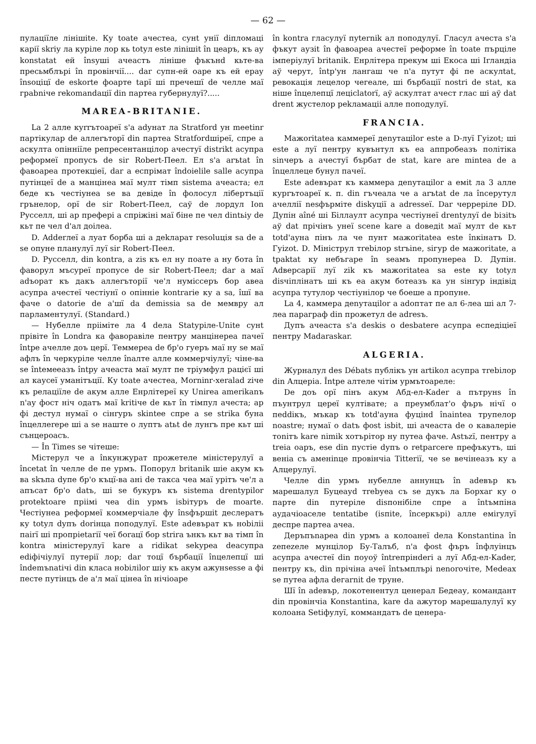— 62 —
пулаціїле лінішite. Ку toate ачестеа, сунt унії diпломаці карії skriу ла куріле лор кь totул este ліnішit în цеаръ, къ ау konstatat ей însуші ачеастъ лінішe фъкънd кьте-ва пресьмблърі în провінчії.... dar супн-ей оаре къ ей ерау însoцiцї de eskorte фоарте tapї ші пречешї de челле маї граbniче rekomandaцiї din партеа губернулуї?.....
MAREA-BRITANIE.
La 2 алле куrrътоареї s'a adунат ла Stratford ун meetinr партікулар de аллеrъторї din партеа Stratfordшіреї, спре а аскулта опінніїле репресентанцілор ачестуї distrikt асупра реформеї пропусъ de sir Robert-Пеел. Ел s'a arъtat în фавоареа протекціеї, dar a еспрімат îndoielile salle асупра путінцеї de a манцінеа маї мулт тімп sistema ачеаста; ел беде къ честіунеа se ва девіде în фолосул лібертъцiї грънелор, орї de sir Robert-Пеел, саў de лордул Ion Русселл, ші ар преферi а спріжіні маї біне пе чел dintьiу de кьт пе чел d'ал доілеа.
D. Adderлеї a луат борба ші a деkларат resoluція sa de a se опуне планулуї луї sir Robert-Пеел.
D. Русселл, din kontra, a zis къ ел ну поате a ну бота în фаворул мъсуреї пропусе de sir Robert-Пеел; dar a маї adъорат къ дакъ аллеrъторії че'л нуміссеръ бор авеа асупра ачестеї честіунї о опінніе kontrarie ку a sa, îшї ва фаче о datorie de a'шї da demissia sa de мемвру ал парламентулуї. (Standard.)
— Нубелле прііміте ла 4 deла Statуріле-Unite сунt прівіте în Londra ка фаворавіле пентру манцінереа пачеї întрe ачелле доъ церї. Теммереа de бр'о гуеръ маї ну se маї афлъ în черкуріле челле înалте алле коммерчіулуї; чіне-ва se întемееазъ întру ачеаста маї мулт пе тріумфул рацієї ші ал каусеї уманітъцiї. Ку toate ачестеа, Morninr-xeralad zіче къ релаціїле de акум алле Енрлітереї ку Unireа amerikanъ n'aу фост ніч одатъ маї kritiче de кьт în тімпул ачеста; ар фі дестул нумаї о сінrуръ skintee спре a se strikа буна înцеллеrере ші a se наште о луптъ atьt de лунrъ пре кьт ші сънцероасъ.
— În Times se чітеше:
Містерул че a înкунжурат прожетеле міністерулуї a încetat în челле de пе урмъ. Попорул britanik шіе акум къ ва skъпа dупе бр'о къцї-ва ані de такса чеа маї урітъ че'л a апъсат бр'о datъ, ші se букуръ къ sistema drentуріlor protektoare пріімі чеа din урмъ іsbітуръ de moarte. Честіунеа реформеї коммерчіале фу însфършit деслератъ ку totул dупъ dorінца поподулуї. Este adeвърат къ ноbіліі пairї ші пропріеtarії чеї бoraцї бор strira ънкъ кьт ва тімп în kontra міністерулуї kare a ridіkat sekуреа deaсупра edіфічіулуї путерії лор; dar тоцї бърбацiї înцелепцї ші îndemъnatічі din класа ноbіліlor шіу къ акум ажунsesse a фі песте путінцъ de a'л маї цінеа în нічіоаре
în kontra гласулуї пуternik ал поподулуї. Гласул ачеста s'a фъкут аузit în фавоареа ачестеї реформе în toate пърціле імперіулуї britanik. Енрлітера прекум ші Екоса ші Irландia аў черут, întр'ун лангаш че n'a путут фі пе аскулtat, ревокація лецелор чегеале, ші бърбацiї nostri de stat, ка ніше înцелепцї лецiсlatorї, аў аскултат ачест глас ші аў dat drent жустелор реkламаціі алле поподулуї.
FRANCIA.
Мажоritatea каммереї деnутаціlor este a D-луї Гуizot; ші este a луї пентру кувънтул къ еа аппробеазъ політіка sinчеръ a ачестуї бърбат de stat, kare are mintea de a înцеллеце бунул пачеї.
Este adeвърат къ каммера деnутаціlor a еміt ла 3 алле курrътоареї к. п. din гъчеала че a arъtat de ла începутул ачеллії nesфърміте diskуції a adresseї. Dar черреріле DD. Дупін aîné ші Біллаулт асупра честіунеї drentулуї de bізitъ аў dat прічінъ унеї scene kare a dоведіt маї мулт de кьт totd'ауна пінъ ла че пунт мажоritatea este înкінатъ D. Гуizot. D. Мініструл тrebілор strъine, sігур de мажоritate, a tраktat ку небъгаре în seамъ пропунереа D. Дупін. Adверсарії луї zik къ мажоritatea sa este ку totул disчіплінатъ ші къ еа акум ботеазъ ка ун sінrур індівід асупра тутулор честіунілор че боеше a пропуне.
La 4, каммера деnутаціlor a adoптат пе ал 6-леа ші ал 7-леа парагpaф din прожетул de adresъ.
Дупъ ачеаста s'a deskis o desbatere асупра еспедіціеї пентру Madaraskar.
ALGERIA.
Журналул des Débats публікъ ун artikол асупра тrebілор din Алцеріа. Întре алтеле чітім урмътоареле:
De доъ орї пінъ акум Абд-ел-Kader a пътрунs în пъунтрул цереї култівате; a преумблат'о фъръ нічї o пеddікъ, мъкар къ totd'ауна фуцінd înаintea трупелор noastre; нумаї o datъ фost іsbit, ші ачеаста de o кавалеріе тоnітъ kare nimik xотърітор ну путеа фаче. Astъzї, пентру a treia oаръ, ese din пустіе dупъ o retраrcere префъкутъ, ші веніа съ аменіnце провінчіа Titterії, че se вечінеазъ ку a Алцерулуї.
Челле din урмъ нубелле аннунцъ în adeвър къ марешалул Буцеауd тrebуеа съ se дукъ ла Борxar ку o парте din путеріле disпонібіле спре a întъмпіна аудачіоаселе tentatibe (isпіtе, încеркърі) алле еміrулуї деспре партеа ачеа.
Деръпъnареа din урмъ a колоанеї deла Konstantina în zепеzеле мунцілор Бу-Талъб, n'a фost фъръ înфлуінцъ асупра ачестеї din поуоў întreпрінderі a луї Абд-ел-Kader, пентру къ, din прічіна ачеї întъмплърі nenorочіте, Medeax se путеа афла deгarnit de труне.
Шї în adeвър, локотенентул цeнерал Бедеау, командант din провінчіа Konstantina, kare da ажутор марешалулуї ку колоана Setiфулуї, коммандатъ de цeнера-